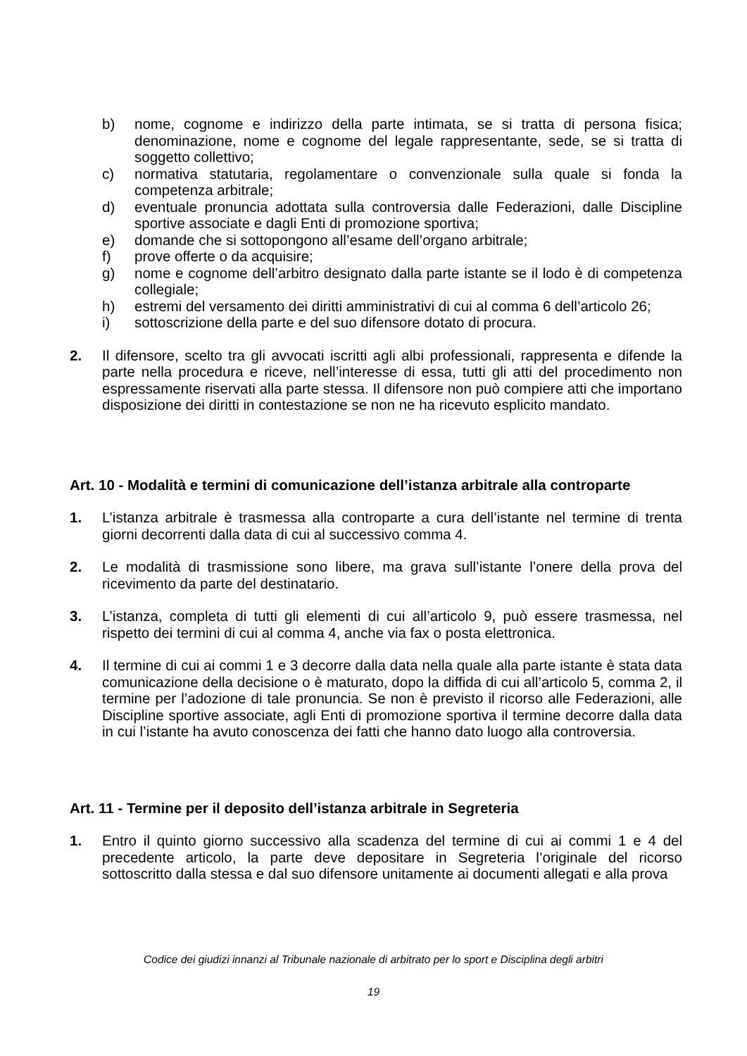b) nome, cognome e indirizzo della parte intimata, se si tratta di persona fisica; denominazione, nome e cognome del legale rappresentante, sede, se si tratta di soggetto collettivo;
c) normativa statutaria, regolamentare o convenzionale sulla quale si fonda la competenza arbitrale;
d) eventuale pronuncia adottata sulla controversia dalle Federazioni, dalle Discipline sportive associate e dagli Enti di promozione sportiva;
e) domande che si sottopongono all’esame dell’organo arbitrale;
f) prove offerte o da acquisire;
g) nome e cognome dell’arbitro designato dalla parte istante se il lodo è di competenza collegiale;
h) estremi del versamento dei diritti amministrativi di cui al comma 6 dell’articolo 26;
i) sottoscrizione della parte e del suo difensore dotato di procura.
2. Il difensore, scelto tra gli avvocati iscritti agli albi professionali, rappresenta e difende la parte nella procedura e riceve, nell’interesse di essa, tutti gli atti del procedimento non espressamente riservati alla parte stessa. Il difensore non può compiere atti che importano disposizione dei diritti in contestazione se non ne ha ricevuto esplicito mandato.
Art. 10 - Modalità e termini di comunicazione dell’istanza arbitrale alla controparte
1. L’istanza arbitrale è trasmessa alla controparte a cura dell’istante nel termine di trenta giorni decorrenti dalla data di cui al successivo comma 4.
2. Le modalità di trasmissione sono libere, ma grava sull’istante l’onere della prova del ricevimento da parte del destinatario.
3. L’istanza, completa di tutti gli elementi di cui all’articolo 9, può essere trasmessa, nel rispetto dei termini di cui al comma 4, anche via fax o posta elettronica.
4. Il termine di cui ai commi 1 e 3 decorre dalla data nella quale alla parte istante è stata data comunicazione della decisione o è maturato, dopo la diffida di cui all’articolo 5, comma 2, il termine per l’adozione di tale pronuncia. Se non è previsto il ricorso alle Federazioni, alle Discipline sportive associate, agli Enti di promozione sportiva il termine decorre dalla data in cui l’istante ha avuto conoscenza dei fatti che hanno dato luogo alla controversia.
Art. 11 - Termine per il deposito dell’istanza arbitrale in Segreteria
1. Entro il quinto giorno successivo alla scadenza del termine di cui ai commi 1 e 4 del precedente articolo, la parte deve depositare in Segreteria l’originale del ricorso sottoscritto dalla stessa e dal suo difensore unitamente ai documenti allegati e alla prova
Codice dei giudizi innanzi al Tribunale nazionale di arbitrato per lo sport e Disciplina degli arbitri
19